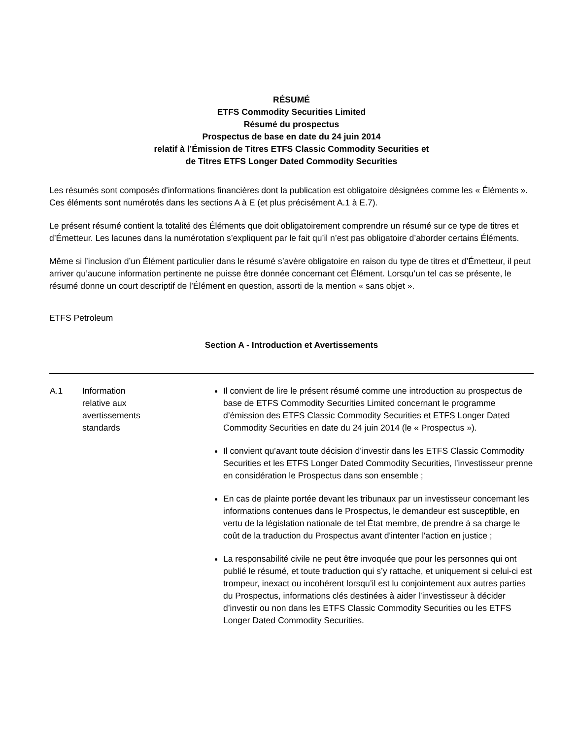RÉSUMÉ
ETFS Commodity Securities Limited
Résumé du prospectus
Prospectus de base en date du 24 juin 2014
relatif à l’Émission de Titres ETFS Classic Commodity Securities et
de Titres ETFS Longer Dated Commodity Securities
Les résumés sont composés d'informations financières dont la publication est obligatoire désignées comme les « Éléments ». Ces éléments sont numérotés dans les sections A à E (et plus précisément A.1 à E.7).
Le présent résumé contient la totalité des Éléments que doit obligatoirement comprendre un résumé sur ce type de titres et d’Émetteur. Les lacunes dans la numérotation s’expliquent par le fait qu’il n’est pas obligatoire d’aborder certains Éléments.
Même si l’inclusion d’un Élément particulier dans le résumé s’avère obligatoire en raison du type de titres et d’Émetteur, il peut arriver qu’aucune information pertinente ne puisse être donnée concernant cet Élément. Lorsqu’un tel cas se présente, le résumé donne un court descriptif de l’Élément en question, assorti de la mention « sans objet ».
ETFS Petroleum
Section A - Introduction et Avertissements
| A.1 | Information relative aux avertissements standards | Il convient de lire le présent résumé comme une introduction au prospectus de base de ETFS Commodity Securities Limited concernant le programme d’émission des ETFS Classic Commodity Securities et ETFS Longer Dated Commodity Securities en date du 24 juin 2014 (le « Prospectus »). Il convient qu’avant toute décision d’investir dans les ETFS Classic Commodity Securities et les ETFS Longer Dated Commodity Securities, l’investisseur prenne en considération le Prospectus dans son ensemble ; En cas de plainte portée devant les tribunaux par un investisseur concernant les informations contenues dans le Prospectus, le demandeur est susceptible, en vertu de la législation nationale de tel État membre, de prendre à sa charge le coût de la traduction du Prospectus avant d'intenter l'action en justice ; La responsabilité civile ne peut être invoquée que pour les personnes qui ont publié le résumé, et toute traduction qui s’y rattache, et uniquement si celui-ci est trompeur, inexact ou incohérent lorsqu’il est lu conjointement aux autres parties du Prospectus, informations clés destinées à aider l’investisseur à décider d’investir ou non dans les ETFS Classic Commodity Securities ou les ETFS Longer Dated Commodity Securities. |